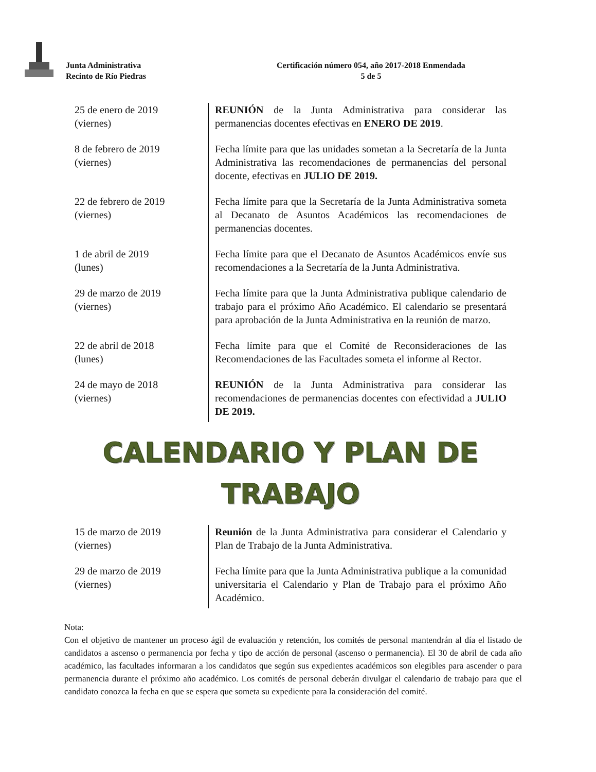Junta Administrativa
Recinto de Río Piedras
Certificación número 054, año 2017-2018 Enmendada
5 de 5
| 25 de enero de 2019 (viernes) | REUNIÓN de la Junta Administrativa para considerar las permanencias docentes efectivas en ENERO DE 2019 . |
| 8 de febrero de 2019 (viernes) | Fecha límite para que las unidades sometan a la Secretaría de la Junta Administrativa las recomendaciones de permanencias del personal docente, efectivas en JULIO DE 2019. |
| 22 de febrero de 2019 (viernes) | Fecha límite para que la Secretaría de la Junta Administrativa someta al Decanato de Asuntos Académicos las recomendaciones de permanencias docentes. |
| 1 de abril de 2019 (lunes) | Fecha límite para que el Decanato de Asuntos Académicos envíe sus recomendaciones a la Secretaría de la Junta Administrativa. |
| 29 de marzo de 2019 (viernes) | Fecha límite para que la Junta Administrativa publique calendario de trabajo para el próximo Año Académico. El calendario se presentará para aprobación de la Junta Administrativa en la reunión de marzo. |
| 22 de abril de 2018 (lunes) | Fecha límite para que el Comité de Reconsideraciones de las Recomendaciones de las Facultades someta el informe al Rector. |
| 24 de mayo de 2018 (viernes) | REUNIÓN de la Junta Administrativa para considerar las recomendaciones de permanencias docentes con efectividad a JULIO DE 2019. |
CALENDARIO Y PLAN DE
TRABAJO
| 15 de marzo de 2019 (viernes) | Reunión de la Junta Administrativa para considerar el Calendario y Plan de Trabajo de la Junta Administrativa. |
| 29 de marzo de 2019 (viernes) | Fecha límite para que la Junta Administrativa publique a la comunidad universitaria el Calendario y Plan de Trabajo para el próximo Año Académico. |
Nota:
Con el objetivo de mantener un proceso ágil de evaluación y retención, los comités de personal mantendrán al día el listado de candidatos a ascenso o permanencia por fecha y tipo de acción de personal (ascenso o permanencia). El 30 de abril de cada año académico, las facultades informaran a los candidatos que según sus expedientes académicos son elegibles para ascender o para permanencia durante el próximo año académico. Los comités de personal deberán divulgar el calendario de trabajo para que el candidato conozca la fecha en que se espera que someta su expediente para la consideración del comité.